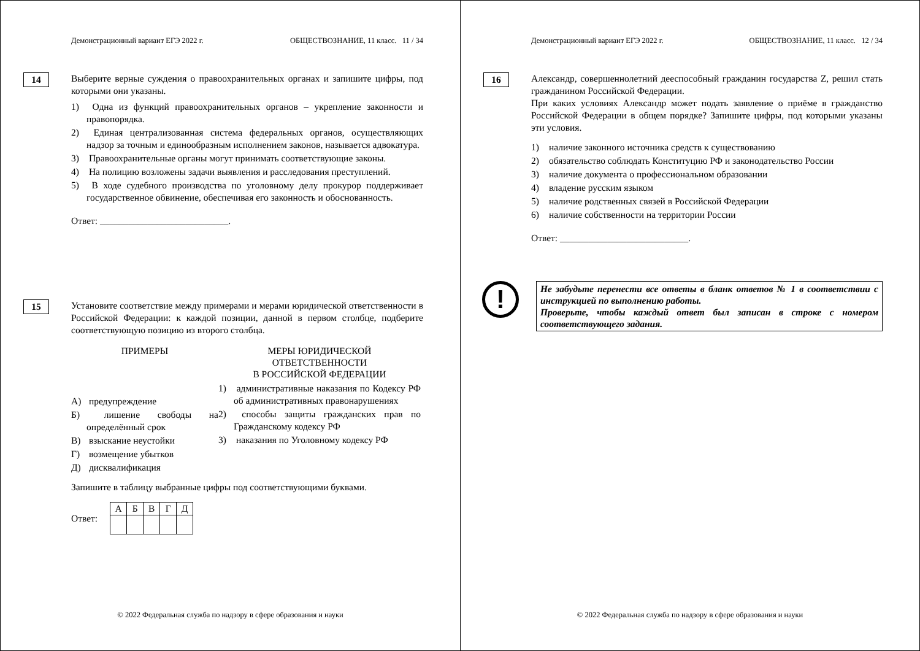Демонстрационный вариант ЕГЭ 2022 г. ОБЩЕСТВОЗНАНИЕ, 11 класс. 11 / 34
14
Выберите верные суждения о правоохранительных органах и запишите цифры, под которыми они указаны.
1) Одна из функций правоохранительных органов – укрепление законности и правопорядка.
2) Единая централизованная система федеральных органов, осуществляющих надзор за точным и единообразным исполнением законов, называется адвокатура.
3) Правоохранительные органы могут принимать соответствующие законы.
4) На полицию возложены задачи выявления и расследования преступлений.
5) В ходе судебного производства по уголовному делу прокурор поддерживает государственное обвинение, обеспечивая его законность и обоснованность.
Ответ: ___________________________.
15
Установите соответствие между примерами и мерами юридической ответственности в Российской Федерации: к каждой позиции, данной в первом столбце, подберите соответствующую позицию из второго столбца.
ПРИМЕРЫ
А) предупреждение
Б) лишение свободы на определённый срок
В) взыскание неустойки
Г) возмещение убытков
Д) дисквалификация
МЕРЫ ЮРИДИЧЕСКОЙ
ОТВЕТСТВЕННОСТИ
В РОССИЙСКОЙ ФЕДЕРАЦИИ
1) административные наказания по Кодексу РФ об административных правонарушениях
2) способы защиты гражданских прав по Гражданскому кодексу РФ
3) наказания по Уголовному кодексу РФ
Запишите в таблицу выбранные цифры под соответствующими буквами.
Ответ:
| А | Б | В | Г | Д |
© 2022 Федеральная служба по надзору в сфере образования и науки
Демонстрационный вариант ЕГЭ 2022 г. ОБЩЕСТВОЗНАНИЕ, 11 класс. 12 / 34
16
Александр, совершеннолетний дееспособный гражданин государства Z, решил стать гражданином Российской Федерации.
При каких условиях Александр может подать заявление о приёме в гражданство Российской Федерации в общем порядке? Запишите цифры, под которыми указаны эти условия.
1) наличие законного источника средств к существованию
2) обязательство соблюдать Конституцию РФ и законодательство России
3) наличие документа о профессиональном образовании
4) владение русским языком
5) наличие родственных связей в Российской Федерации
6) наличие собственности на территории России
Ответ: ___________________________.
!
Не забудьте перенести все ответы в бланк ответов № 1 в соответствии с инструкцией по выполнению работы.
Проверьте, чтобы каждый ответ был записан в строке с номером соответствующего задания.
© 2022 Федеральная служба по надзору в сфере образования и науки